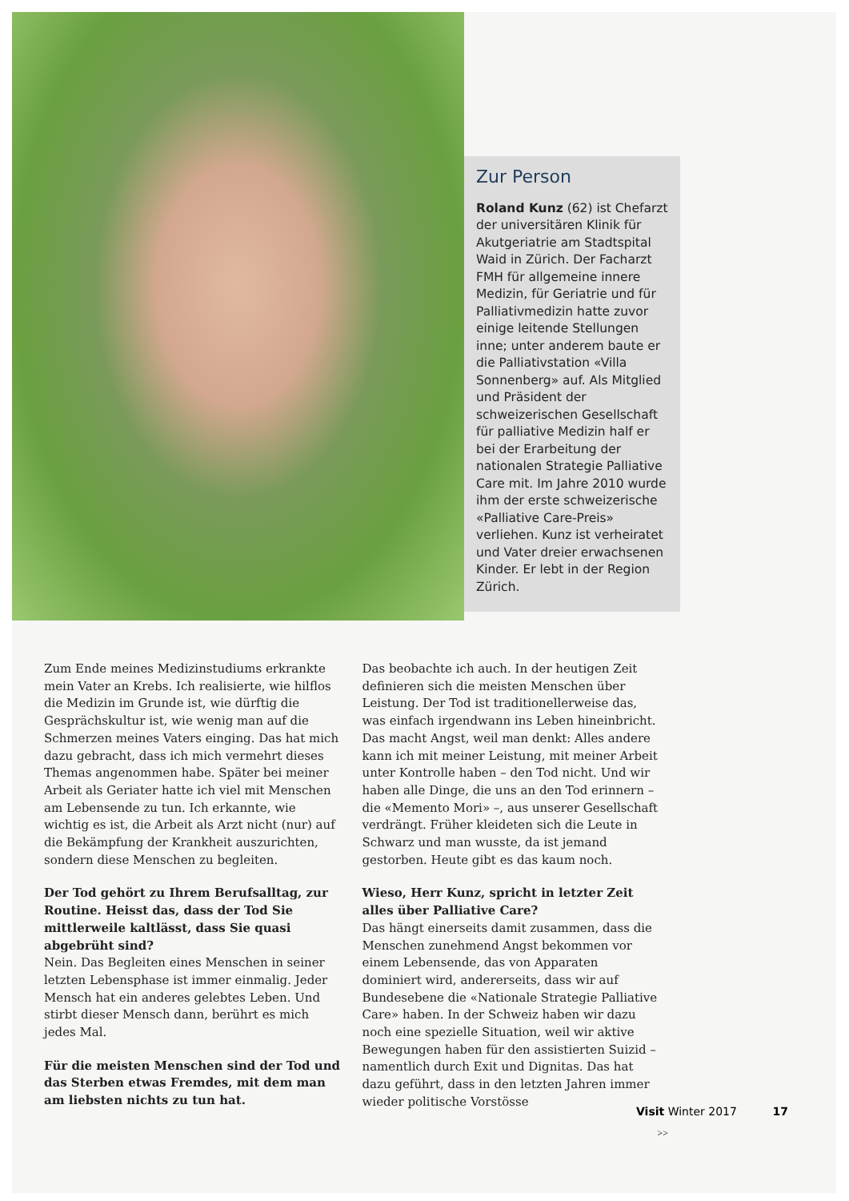Zur Person
Roland Kunz (62) ist Chefarzt der universitären Klinik für Akutgeriatrie am Stadtspital Waid in Zürich. Der Facharzt FMH für allgemeine innere Medizin, für Geriatrie und für Palliativmedizin hatte zuvor einige leitende Stellungen inne; unter anderem baute er die Palliativstation «Villa Sonnenberg» auf. Als Mitglied und Präsident der schweizerischen Gesellschaft für palliative Medizin half er bei der Erarbeitung der nationalen Strategie Palliative Care mit. Im Jahre 2010 wurde ihm der erste schweizerische «Palliative Care-Preis» verliehen. Kunz ist verheiratet und Vater dreier erwachsenen Kinder. Er lebt in der Region Zürich.
Zum Ende meines Medizinstudiums erkrankte mein Vater an Krebs. Ich realisierte, wie hilflos die Medizin im Grunde ist, wie dürftig die Gesprächskultur ist, wie wenig man auf die Schmerzen meines Vaters einging. Das hat mich dazu gebracht, dass ich mich vermehrt dieses Themas angenommen habe. Später bei meiner Arbeit als Geriater hatte ich viel mit Menschen am Lebensende zu tun. Ich erkannte, wie wichtig es ist, die Arbeit als Arzt nicht (nur) auf die Bekämpfung der Krankheit auszurichten, sondern diese Menschen zu begleiten.
Der Tod gehört zu Ihrem Berufsalltag, zur Routine. Heisst das, dass der Tod Sie mittlerweile kaltlässt, dass Sie quasi abgebrüht sind?
Nein. Das Begleiten eines Menschen in seiner letzten Lebensphase ist immer einmalig. Jeder Mensch hat ein anderes gelebtes Leben. Und stirbt dieser Mensch dann, berührt es mich jedes Mal.
Für die meisten Menschen sind der Tod und das Sterben etwas Fremdes, mit dem man am liebsten nichts zu tun hat.
Das beobachte ich auch. In der heutigen Zeit definieren sich die meisten Menschen über Leistung. Der Tod ist traditionellerweise das, was einfach irgendwann ins Leben hineinbricht. Das macht Angst, weil man denkt: Alles andere kann ich mit meiner Leistung, mit meiner Arbeit unter Kontrolle haben – den Tod nicht. Und wir haben alle Dinge, die uns an den Tod erinnern – die «Memento Mori» –, aus unserer Gesellschaft verdrängt. Früher kleideten sich die Leute in Schwarz und man wusste, da ist jemand gestorben. Heute gibt es das kaum noch.
Wieso, Herr Kunz, spricht in letzter Zeit alles über Palliative Care?
Das hängt einerseits damit zusammen, dass die Menschen zunehmend Angst bekommen vor einem Lebensende, das von Apparaten dominiert wird, andererseits, dass wir auf Bundesebene die «Nationale Strategie Palliative Care» haben. In der Schweiz haben wir dazu noch eine spezielle Situation, weil wir aktive Bewegungen haben für den assistierten Suizid – namentlich durch Exit und Dignitas. Das hat dazu geführt, dass in den letzten Jahren immer wieder politische Vorstösse
>>
Visit Winter 2017 17